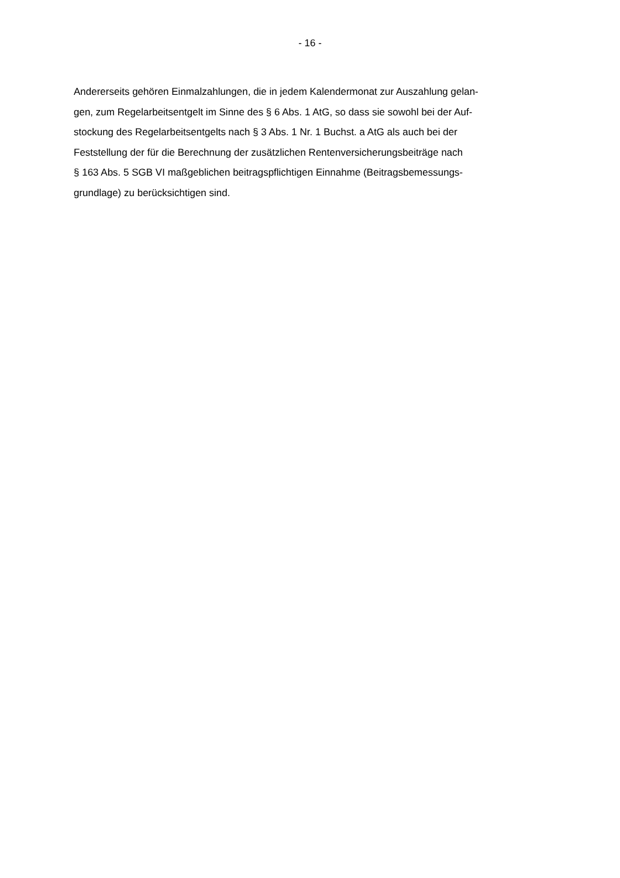- 16 -
Andererseits gehören Einmalzahlungen, die in jedem Kalendermonat zur Auszahlung gelan-
gen, zum Regelarbeitsentgelt im Sinne des § 6 Abs. 1 AtG, so dass sie sowohl bei der Auf-
stockung des Regelarbeitsentgelts nach § 3 Abs. 1 Nr. 1 Buchst. a AtG als auch bei der
Feststellung der für die Berechnung der zusätzlichen Rentenversicherungsbeiträge nach
§ 163 Abs. 5 SGB VI maßgeblichen beitragspflichtigen Einnahme (Beitragsbemessungs-
grundlage) zu berücksichtigen sind.